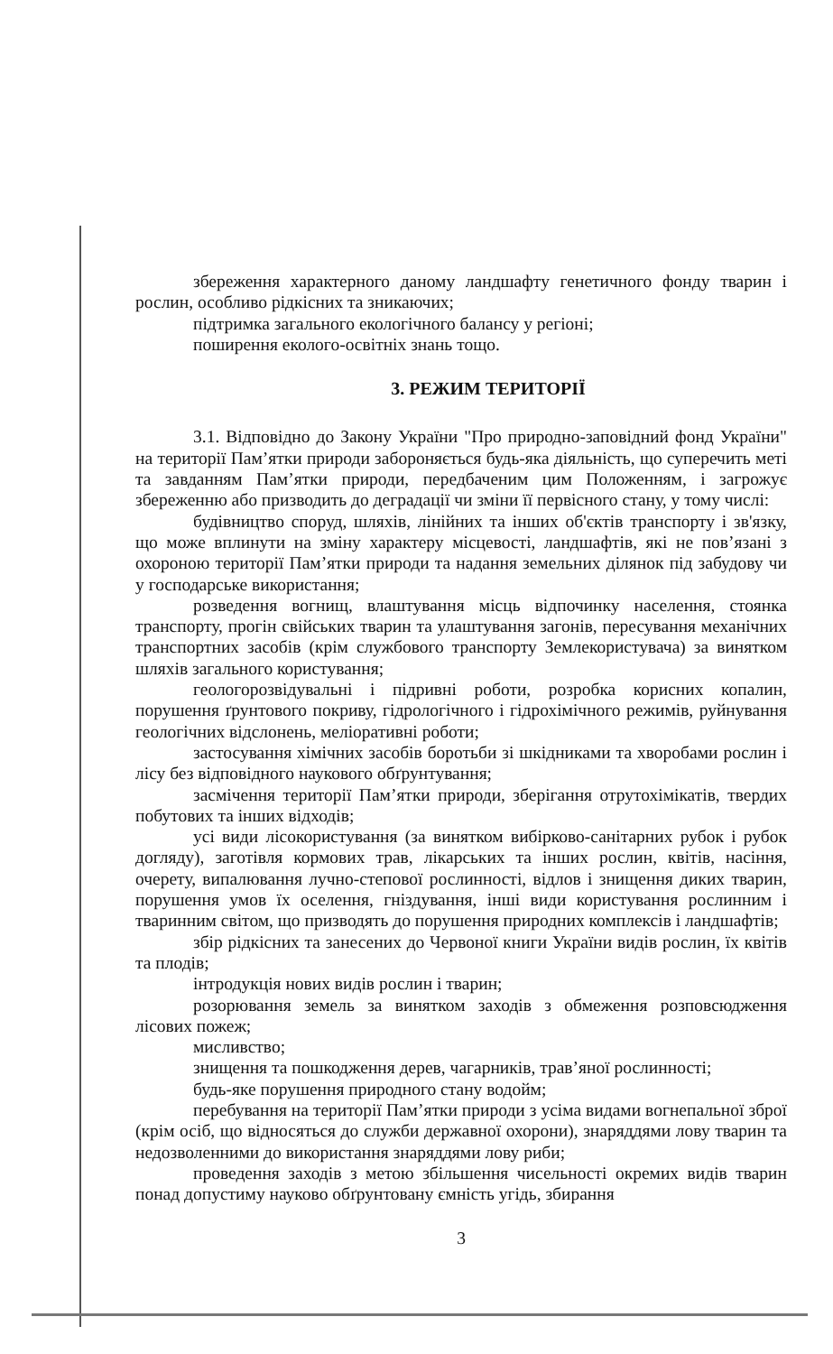збереження характерного даному ландшафту генетичного фонду тварин і рослин, особливо рідкісних та зникаючих;
підтримка загального екологічного балансу у регіоні;
поширення еколого-освітніх знань тощо.
3. РЕЖИМ ТЕРИТОРІЇ
3.1. Відповідно до Закону України "Про природно-заповідний фонд України" на території Пам’ятки природи забороняється будь-яка діяльність, що суперечить меті та завданням Пам’ятки природи, передбаченим цим Положенням, і загрожує збереженню або призводить до деградації чи зміни її первісного стану, у тому числі:
будівництво споруд, шляхів, лінійних та інших об'єктів транспорту і зв'язку, що може вплинути на зміну характеру місцевості, ландшафтів, які не пов’язані з охороною території Пам’ятки природи та надання земельних ділянок під забудову чи у господарське використання;
розведення вогнищ, влаштування місць відпочинку населення, стоянка транспорту, прогін свійських тварин та улаштування загонів, пересування механічних транспортних засобів (крім службового транспорту Землекористувача) за винятком шляхів загального користування;
геологорозвідувальні і підривні роботи, розробка корисних копалин, порушення ґрунтового покриву, гідрологічного і гідрохімічного режимів, руйнування геологічних відслонень, меліоративні роботи;
застосування хімічних засобів боротьби зі шкідниками та хворобами рослин і лісу без відповідного наукового обґрунтування;
засмічення території Пам’ятки природи, зберігання отрутохімікатів, твердих побутових та інших відходів;
усі види лісокористування (за винятком вибірково-санітарних рубок і рубок догляду), заготівля кормових трав, лікарських та інших рослин, квітів, насіння, очерету, випалювання лучно-степової рослинності, відлов і знищення диких тварин, порушення умов їх оселення, гніздування, інші види користування рослинним і тваринним світом, що призводять до порушення природних комплексів і ландшафтів;
збір рідкісних та занесених до Червоної книги України видів рослин, їх квітів та плодів;
інтродукція нових видів рослин і тварин;
розорювання земель за винятком заходів з обмеження розповсюдження лісових пожеж;
мисливство;
знищення та пошкодження дерев, чагарників, трав’яної рослинності;
будь-яке порушення природного стану водойм;
перебування на території Пам’ятки природи з усіма видами вогнепальної зброї (крім осіб, що відносяться до служби державної охорони), знаряддями лову тварин та недозволенними до використання знаряддями лову риби;
проведення заходів з метою збільшення чисельності окремих видів тварин понад допустиму науково обґрунтовану ємність угідь, збирання
3